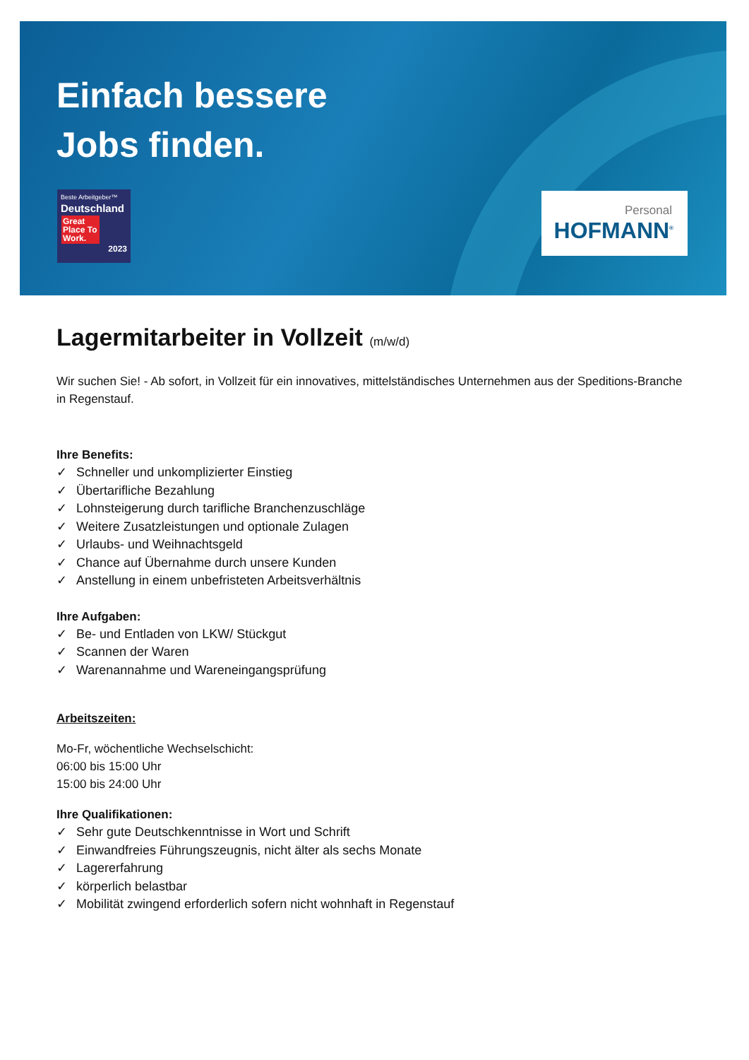Einfach bessere
Jobs finden.
Beste Arbeitgeber™
Deutschland
Great Place To Work.
2023
Personal
HOFMANN<sup>®</sup>
Lagermitarbeiter in Vollzeit (m/w/d)
Wir suchen Sie! - Ab sofort, in Vollzeit für ein innovatives, mittelständisches Unternehmen aus der Speditions-Branche in Regenstauf.
Ihre Benefits:
✓ Schneller und unkomplizierter Einstieg
✓ Übertarifliche Bezahlung
✓ Lohnsteigerung durch tarifliche Branchenzuschläge
✓ Weitere Zusatzleistungen und optionale Zulagen
✓ Urlaubs- und Weihnachtsgeld
✓ Chance auf Übernahme durch unsere Kunden
✓ Anstellung in einem unbefristeten Arbeitsverhältnis
Ihre Aufgaben:
✓ Be- und Entladen von LKW/ Stückgut
✓ Scannen der Waren
✓ Warenannahme und Wareneingangsprüfung
Arbeitszeiten:
Mo-Fr, wöchentliche Wechselschicht:
06:00 bis 15:00 Uhr
15:00 bis 24:00 Uhr
Ihre Qualifikationen:
✓ Sehr gute Deutschkenntnisse in Wort und Schrift
✓ Einwandfreies Führungszeugnis, nicht älter als sechs Monate
✓ Lagererfahrung
✓ körperlich belastbar
✓ Mobilität zwingend erforderlich sofern nicht wohnhaft in Regenstauf